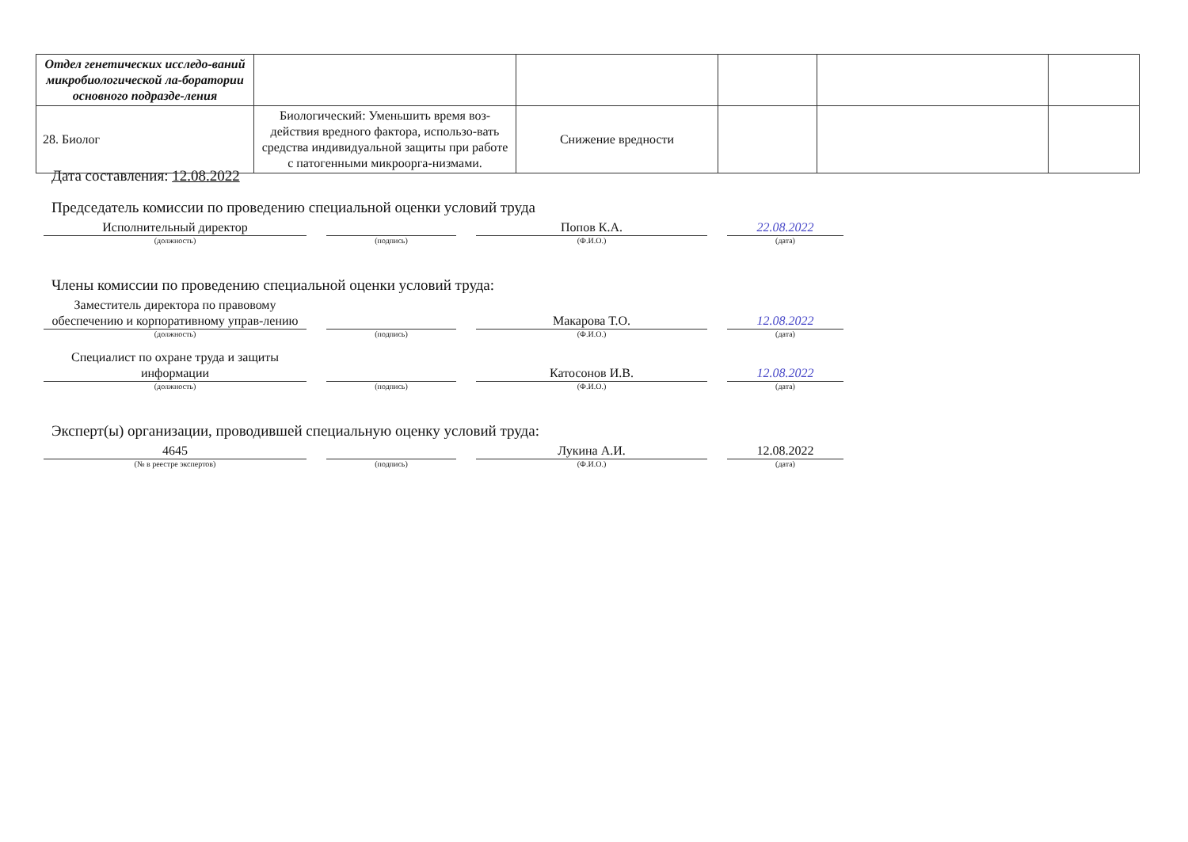| Отдел генетических исследо-ваний микробиологической ла-боратории основного подразде-ления | | | | | |
| 28. Биолог | Биологический: Уменьшить время воз-действия вредного фактора, использо-вать средства индивидуальной защиты при работе с патогенными микроорга-низмами. | Снижение вредности | | | |
Дата составления: 12.08.2022
Председатель комиссии по проведению специальной оценки условий труда
Исполнительный директор Попов К.А. 22.08.2022
(должность) (подпись) (Ф.И.О.) (дата)
Члены комиссии по проведению специальной оценки условий труда:
Заместитель директора по правовому обеспечению и корпоративному управ-лению
Макарова Т.О.
12.08.2022
(должность) (подпись) (Ф.И.О.) (дата)
Специалист по охране труда и защиты информации
Катосонов И.В.
12.08.2022
(должность) (подпись) (Ф.И.О.) (дата)
Эксперт(ы) организации, проводившей специальную оценку условий труда:
4645 Лукина А.И. 12.08.2022
(№ в реестре экспертов) (подпись) (Ф.И.О.) (дата)